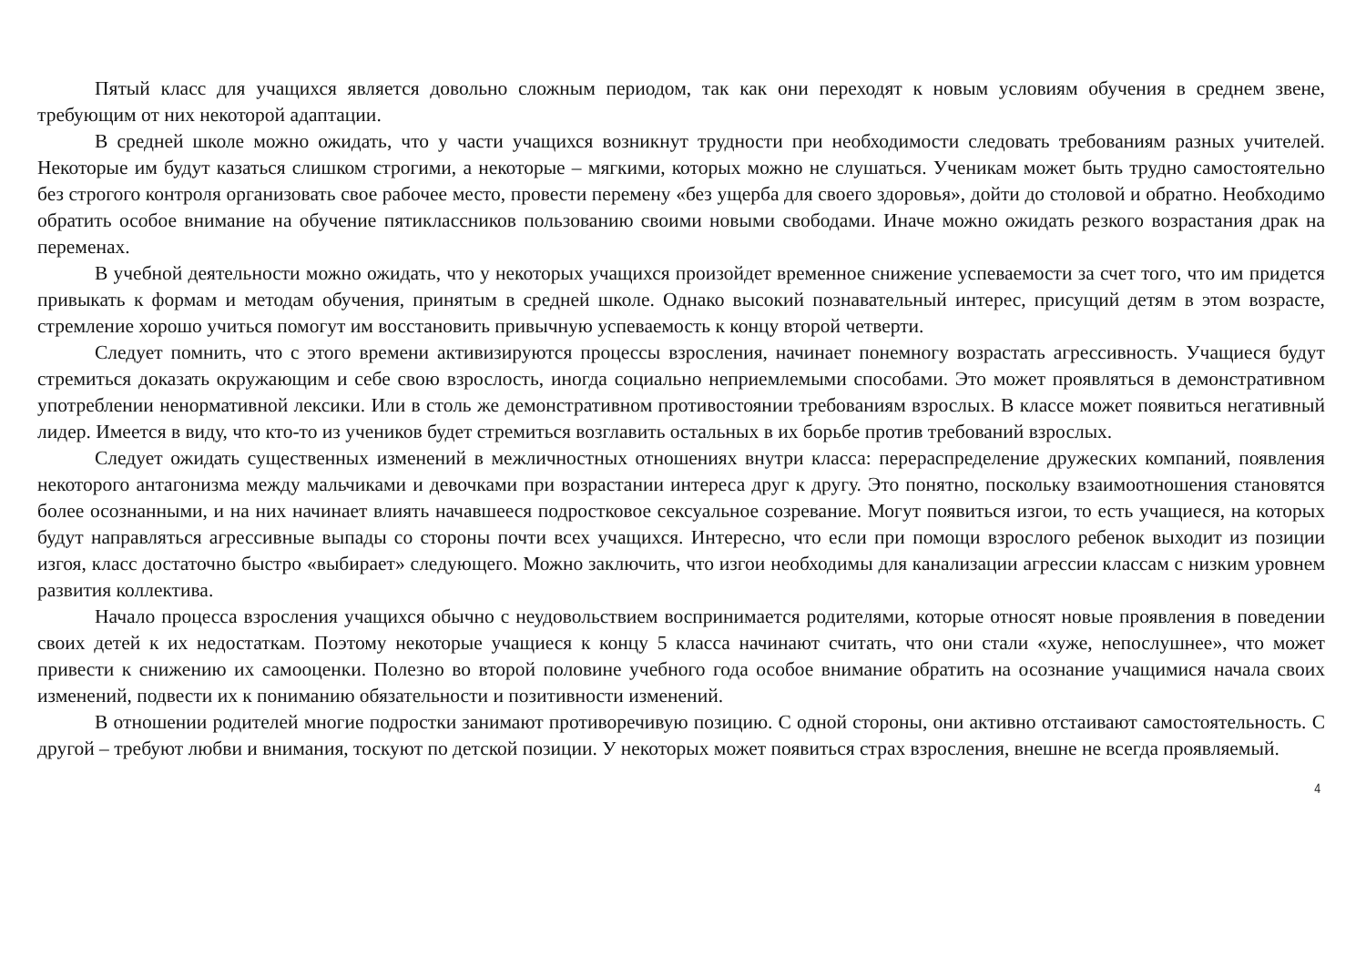Пятый класс для учащихся является довольно сложным периодом, так как они переходят к новым условиям обучения в среднем звене, требующим от них некоторой адаптации.
В средней школе можно ожидать, что у части учащихся возникнут трудности при необходимости следовать требованиям разных учителей. Некоторые им будут казаться слишком строгими, а некоторые – мягкими, которых можно не слушаться. Ученикам может быть трудно самостоятельно без строгого контроля организовать свое рабочее место, провести перемену «без ущерба для своего здоровья», дойти до столовой и обратно. Необходимо обратить особое внимание на обучение пятиклассников пользованию своими новыми свободами. Иначе можно ожидать резкого возрастания драк на переменах.
В учебной деятельности можно ожидать, что у некоторых учащихся произойдет временное снижение успеваемости за счет того, что им придется привыкать к формам и методам обучения, принятым в средней школе. Однако высокий познавательный интерес, присущий детям в этом возрасте, стремление хорошо учиться помогут им восстановить привычную успеваемость к концу второй четверти.
Следует помнить, что с этого времени активизируются процессы взросления, начинает понемногу возрастать агрессивность. Учащиеся будут стремиться доказать окружающим и себе свою взрослость, иногда социально неприемлемыми способами. Это может проявляться в демонстративном употреблении ненормативной лексики. Или в столь же демонстративном противостоянии требованиям взрослых. В классе может появиться негативный лидер. Имеется в виду, что кто-то из учеников будет стремиться возглавить остальных в их борьбе против требований взрослых.
Следует ожидать существенных изменений в межличностных отношениях внутри класса: перераспределение дружеских компаний, появления некоторого антагонизма между мальчиками и девочками при возрастании интереса друг к другу. Это понятно, поскольку взаимоотношения становятся более осознанными, и на них начинает влиять начавшееся подростковое сексуальное созревание. Могут появиться изгои, то есть учащиеся, на которых будут направляться агрессивные выпады со стороны почти всех учащихся. Интересно, что если при помощи взрослого ребенок выходит из позиции изгоя, класс достаточно быстро «выбирает» следующего. Можно заключить, что изгои необходимы для канализации агрессии классам с низким уровнем развития коллектива.
Начало процесса взросления учащихся обычно с неудовольствием воспринимается родителями, которые относят новые проявления в поведении своих детей к их недостаткам. Поэтому некоторые учащиеся к концу 5 класса начинают считать, что они стали «хуже, непослушнее», что может привести к снижению их самооценки. Полезно во второй половине учебного года особое внимание обратить на осознание учащимися начала своих изменений, подвести их к пониманию обязательности и позитивности изменений.
В отношении родителей многие подростки занимают противоречивую позицию. С одной стороны, они активно отстаивают самостоятельность. С другой – требуют любви и внимания, тоскуют по детской позиции. У некоторых может появиться страх взросления, внешне не всегда проявляемый.
4